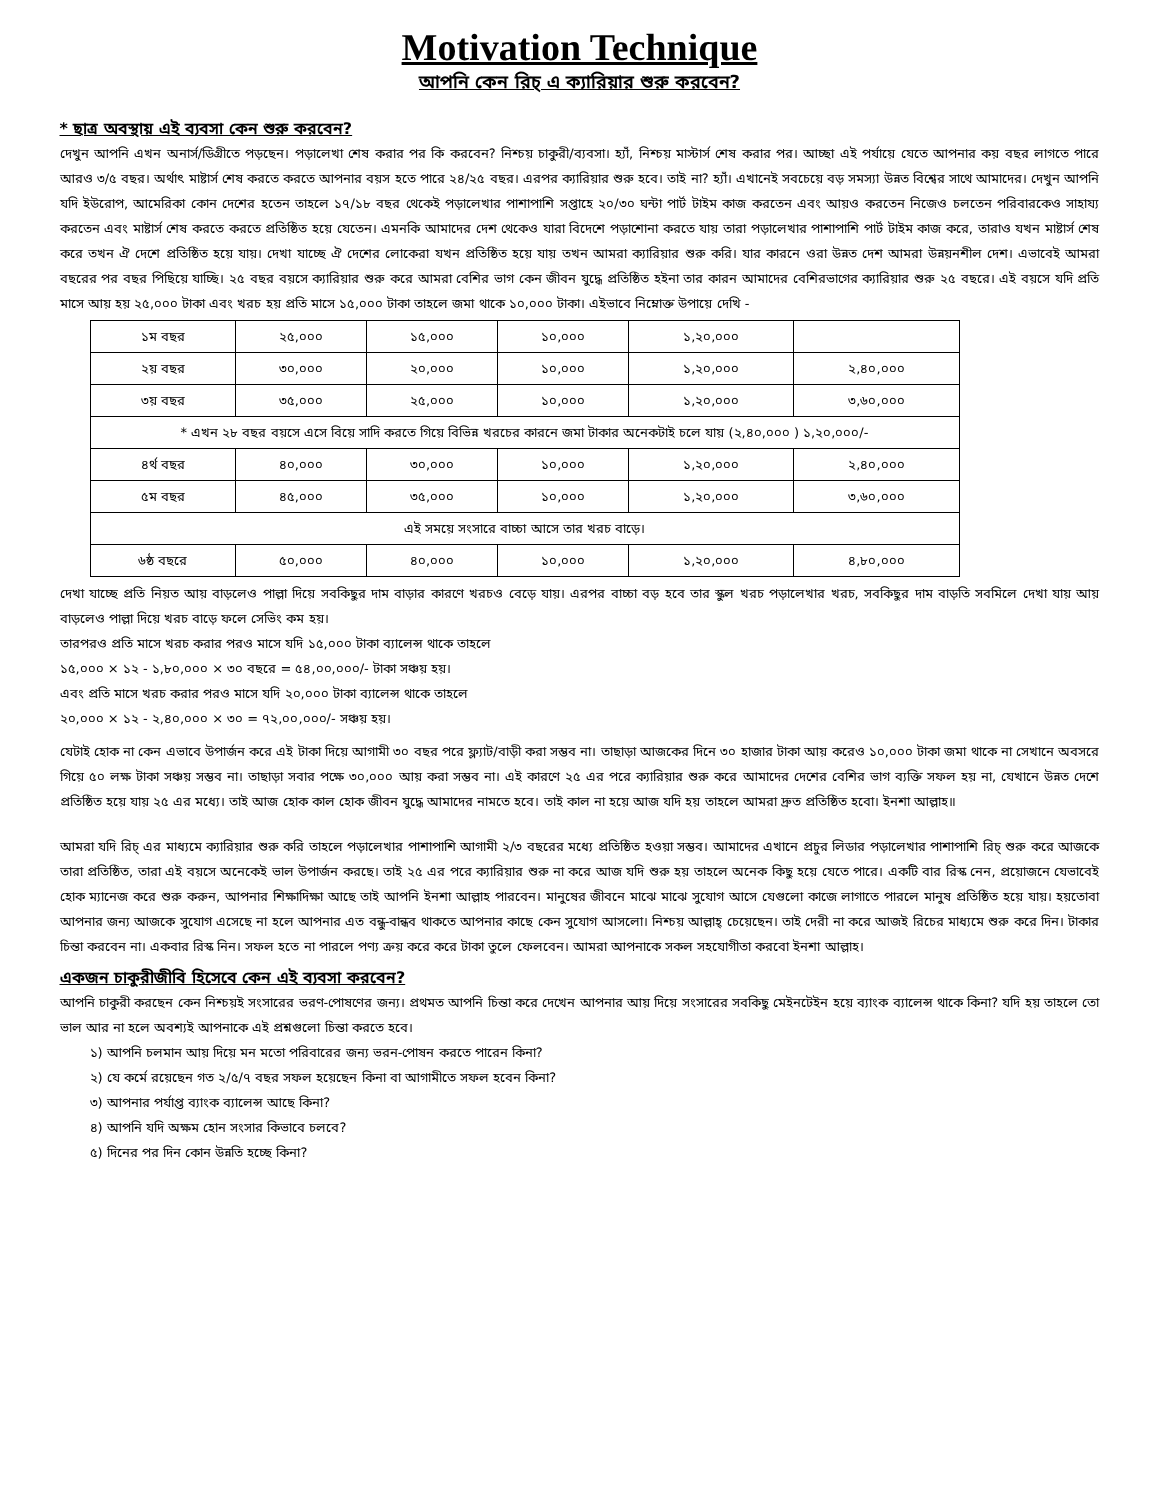Motivation Technique
আপনি কেন রিচ্ এ ক্যারিয়ার শুরু করবেন?
* ছাত্র অবস্থায় এই ব্যবসা কেন শুরু করবেন?
দেখুন আপনি এখন অনার্স/ডিগ্রীতে পড়ছেন। পড়ালেখা শেষ করার পর কি করবেন? নিশ্চয় চাকুরী/ব্যবসা। হ্যাঁ, নিশ্চয় মাস্টার্স শেষ করার পর। আচ্ছা এই পর্যায়ে যেতে আপনার কয় বছর লাগতে পারে আরও ৩/৫ বছর। অর্থাৎ মাষ্টার্স শেষ করতে করতে আপনার বয়স হতে পারে ২৪/২৫ বছর। এরপর ক্যারিয়ার শুরু হবে। তাই না? হ্যাঁ। এখানেই সবচেয়ে বড় সমস্যা উন্নত বিশ্বের সাথে আমাদের। দেখুন আপনি যদি ইউরোপ, আমেরিকা কোন দেশের হতেন তাহলে ১৭/১৮ বছর থেকেই পড়ালেখার পাশাপাশি সপ্তাহে ২০/৩০ ঘন্টা পার্ট টাইম কাজ করতেন এবং আয়ও করতেন নিজেও চলতেন পরিবারকেও সাহায্য করতেন এবং মাষ্টার্স শেষ করতে করতে প্রতিষ্ঠিত হয়ে যেতেন। এমনকি আমাদের দেশ থেকেও যারা বিদেশে পড়াশোনা করতে যায় তারা পড়ালেখার পাশাপাশি পার্ট টাইম কাজ করে, তারাও যখন মাষ্টার্স শেষ করে তখন ঐ দেশে প্রতিষ্ঠিত হয়ে যায়। দেখা যাচ্ছে ঐ দেশের লোকেরা যখন প্রতিষ্ঠিত হয়ে যায় তখন আমরা ক্যারিয়ার শুরু করি। যার কারনে ওরা উন্নত দেশ আমরা উন্নয়নশীল দেশ। এভাবেই আমরা বছরের পর বছর পিছিয়ে যাচ্ছি। ২৫ বছর বয়সে ক্যারিয়ার শুরু করে আমরা বেশির ভাগ কেন জীবন যুদ্ধে প্রতিষ্ঠিত হইনা তার কারন আমাদের বেশিরভাগের ক্যারিয়ার শুরু ২৫ বছরে। এই বয়সে যদি প্রতি মাসে আয় হয় ২৫,০০০ টাকা এবং খরচ হয় প্রতি মাসে ১৫,০০০ টাকা তাহলে জমা থাকে ১০,০০০ টাকা। এইভাবে নিম্নোক্ত উপায়ে দেখি -
| ১ম বছর | ২৫,০০০ | ১৫,০০০ | ১০,০০০ | ১,২০,০০০ | |
| ২য় বছর | ৩০,০০০ | ২০,০০০ | ১০,০০০ | ১,২০,০০০ | ২,৪০,০০০ |
| ৩য় বছর | ৩৫,০০০ | ২৫,০০০ | ১০,০০০ | ১,২০,০০০ | ৩,৬০,০০০ |
| * এখন ২৮ বছর বয়সে এসে বিয়ে সাদি করতে গিয়ে বিভিন্ন খরচের কারনে জমা টাকার অনেকটাই চলে যায় (২,৪০,০০০ ) ১,২০,০০০/- | | | | | |
| ৪র্থ বছর | ৪০,০০০ | ৩০,০০০ | ১০,০০০ | ১,২০,০০০ | ২,৪০,০০০ |
| ৫ম বছর | ৪৫,০০০ | ৩৫,০০০ | ১০,০০০ | ১,২০,০০০ | ৩,৬০,০০০ |
| এই সময়ে সংসারে বাচ্চা আসে তার খরচ বাড়ে। | | | | | |
| ৬ষ্ঠ বছরে | ৫০,০০০ | ৪০,০০০ | ১০,০০০ | ১,২০,০০০ | ৪,৮০,০০০ |
দেখা যাচ্ছে প্রতি নিয়ত আয় বাড়লেও পাল্লা দিয়ে সবকিছুর দাম বাড়ার কারণে খরচও বেড়ে যায়। এরপর বাচ্চা বড় হবে তার স্কুল খরচ পড়ালেখার খরচ, সবকিছুর দাম বাড়তি সবমিলে দেখা যায় আয় বাড়লেও পাল্লা দিয়ে খরচ বাড়ে ফলে সেভিং কম হয়।
তারপরও প্রতি মাসে খরচ করার পরও মাসে যদি ১৫,০০০ টাকা ব্যালেন্স থাকে তাহলে
১৫,০০০ × ১২ - ১,৮০,০০০ × ৩০ বছরে = ৫৪,০০,০০০/- টাকা সঞ্চয় হয়।
এবং প্রতি মাসে খরচ করার পরও মাসে যদি ২০,০০০ টাকা ব্যালেন্স থাকে তাহলে
২০,০০০ × ১২ - ২,৪০,০০০ × ৩০ = ৭২,০০,০০০/- সঞ্চয় হয়।
যেটাই হোক না কেন এভাবে উপার্জন করে এই টাকা দিয়ে আগামী ৩০ বছর পরে ফ্ল্যাট/বাড়ী করা সম্ভব না। তাছাড়া আজকের দিনে ৩০ হাজার টাকা আয় করেও ১০,০০০ টাকা জমা থাকে না সেখানে অবসরে গিয়ে ৫০ লক্ষ টাকা সঞ্চয় সম্ভব না। তাছাড়া সবার পক্ষে ৩০,০০০ আয় করা সম্ভব না। এই কারণে ২৫ এর পরে ক্যারিয়ার শুরু করে আমাদের দেশের বেশির ভাগ ব্যক্তি সফল হয় না, যেখানে উন্নত দেশে প্রতিষ্ঠিত হয়ে যায় ২৫ এর মধ্যে। তাই আজ হোক কাল হোক জীবন যুদ্ধে আমাদের নামতে হবে। তাই কাল না হয়ে আজ যদি হয় তাহলে আমরা দ্রুত প্রতিষ্ঠিত হবো। ইনশা আল্লাহ॥
আমরা যদি রিচ্ এর মাধ্যমে ক্যারিয়ার শুরু করি তাহলে পড়ালেখার পাশাপাশি আগামী ২/৩ বছরের মধ্যে প্রতিষ্ঠিত হওয়া সম্ভব। আমাদের এখানে প্রচুর লিডার পড়ালেখার পাশাপাশি রিচ্ শুরু করে আজকে তারা প্রতিষ্ঠিত, তারা এই বয়সে অনেকেই ভাল উপার্জন করছে। তাই ২৫ এর পরে ক্যারিয়ার শুরু না করে আজ যদি শুরু হয় তাহলে অনেক কিছু হয়ে যেতে পারে। একটি বার রিস্ক নেন, প্রয়োজনে যেভাবেই হোক ম্যানেজ করে শুরু করুন, আপনার শিক্ষাদিক্ষা আছে তাই আপনি ইনশা আল্লাহ পারবেন। মানুষের জীবনে মাঝে মাঝে সুযোগ আসে যেগুলো কাজে লাগাতে পারলে মানুষ প্রতিষ্ঠিত হয়ে যায়। হয়তোবা আপনার জন্য আজকে সুযোগ এসেছে না হলে আপনার এত বন্ধু-বান্ধব থাকতে আপনার কাছে কেন সুযোগ আসলো। নিশ্চয় আল্লাহ্ চেয়েছেন। তাই দেরী না করে আজই রিচের মাধ্যমে শুরু করে দিন। টাকার চিন্তা করবেন না। একবার রিস্ক নিন। সফল হতে না পারলে পণ্য ক্রয় করে করে টাকা তুলে ফেলবেন। আমরা আপনাকে সকল সহযোগীতা করবো ইনশা আল্লাহ।
একজন চাকুরীজীবি হিসেবে কেন এই ব্যবসা করবেন?
আপনি চাকুরী করছেন কেন নিশ্চয়ই সংসারের ভরণ-পোষণের জন্য। প্রথমত আপনি চিন্তা করে দেখেন আপনার আয় দিয়ে সংসারের সবকিছু মেইনটেইন হয়ে ব্যাংক ব্যালেন্স থাকে কিনা? যদি হয় তাহলে তো ভাল আর না হলে অবশ্যই আপনাকে এই প্রশ্নগুলো চিন্তা করতে হবে।
১) আপনি চলমান আয় দিয়ে মন মতো পরিবারের জন্য ভরন-পোষন করতে পারেন কিনা?
২) যে কর্মে রয়েছেন গত ২/৫/৭ বছর সফল হয়েছেন কিনা বা আগামীতে সফল হবেন কিনা?
৩) আপনার পর্যাপ্ত ব্যাংক ব্যালেন্স আছে কিনা?
৪) আপনি যদি অক্ষম হোন সংসার কিভাবে চলবে?
৫) দিনের পর দিন কোন উন্নতি হচ্ছে কিনা?